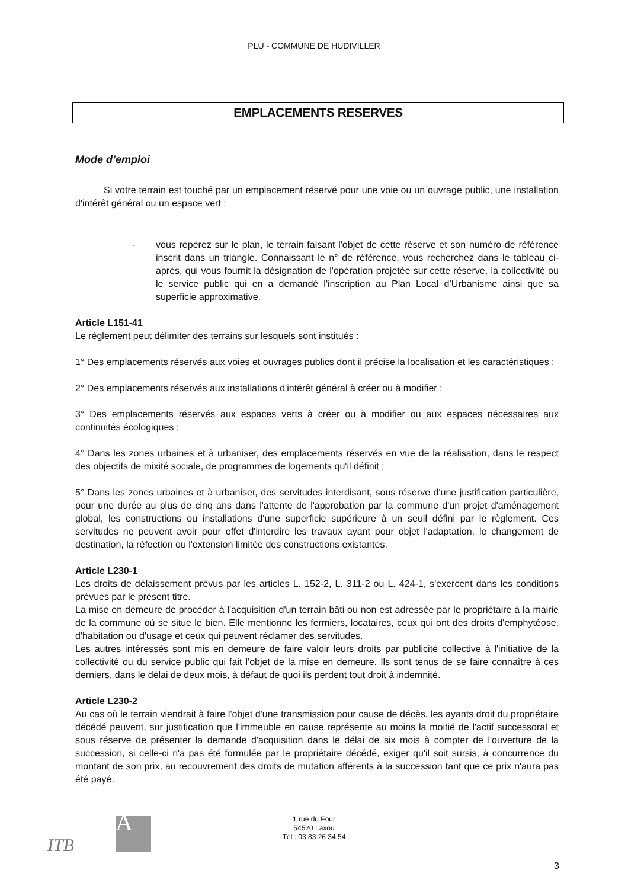PLU - COMMUNE DE HUDIVILLER
EMPLACEMENTS RESERVES
Mode d’emploi
Si votre terrain est touché par un emplacement réservé pour une voie ou un ouvrage public, une installation d'intérêt général ou un espace vert :
- vous repérez sur le plan, le terrain faisant l'objet de cette réserve et son numéro de référence inscrit dans un triangle. Connaissant le n° de référence, vous recherchez dans le tableau ci-après, qui vous fournit la désignation de l'opération projetée sur cette réserve, la collectivité ou le service public qui en a demandé l'inscription au Plan Local d’Urbanisme ainsi que sa superficie approximative.
Article L151-41
Le règlement peut délimiter des terrains sur lesquels sont institués :
1° Des emplacements réservés aux voies et ouvrages publics dont il précise la localisation et les caractéristiques ;
2° Des emplacements réservés aux installations d'intérêt général à créer ou à modifier ;
3° Des emplacements réservés aux espaces verts à créer ou à modifier ou aux espaces nécessaires aux continuités écologiques ;
4° Dans les zones urbaines et à urbaniser, des emplacements réservés en vue de la réalisation, dans le respect des objectifs de mixité sociale, de programmes de logements qu'il définit ;
5° Dans les zones urbaines et à urbaniser, des servitudes interdisant, sous réserve d'une justification particulière, pour une durée au plus de cinq ans dans l'attente de l'approbation par la commune d'un projet d'aménagement global, les constructions ou installations d'une superficie supérieure à un seuil défini par le règlement. Ces servitudes ne peuvent avoir pour effet d'interdire les travaux ayant pour objet l'adaptation, le changement de destination, la réfection ou l'extension limitée des constructions existantes.
Article L230-1
Les droits de délaissement prévus par les articles L. 152-2, L. 311-2 ou L. 424-1, s'exercent dans les conditions prévues par le présent titre.
La mise en demeure de procéder à l'acquisition d'un terrain bâti ou non est adressée par le propriétaire à la mairie de la commune où se situe le bien. Elle mentionne les fermiers, locataires, ceux qui ont des droits d'emphytéose, d'habitation ou d'usage et ceux qui peuvent réclamer des servitudes.
Les autres intéressés sont mis en demeure de faire valoir leurs droits par publicité collective à l'initiative de la collectivité ou du service public qui fait l'objet de la mise en demeure. Ils sont tenus de se faire connaître à ces derniers, dans le délai de deux mois, à défaut de quoi ils perdent tout droit à indemnité.
Article L230-2
Au cas où le terrain viendrait à faire l'objet d'une transmission pour cause de décès, les ayants droit du propriétaire décédé peuvent, sur justification que l'immeuble en cause représente au moins la moitié de l'actif successoral et sous réserve de présenter la demande d'acquisition dans le délai de six mois à compter de l'ouverture de la succession, si celle-ci n'a pas été formulée par le propriétaire décédé, exiger qu'il soit sursis, à concurrence du montant de son prix, au recouvrement des droits de mutation afférents à la succession tant que ce prix n'aura pas été payé.
ITB A
1 rue du Four
54520 Laxou
Tél : 03 83 26 34 54
3